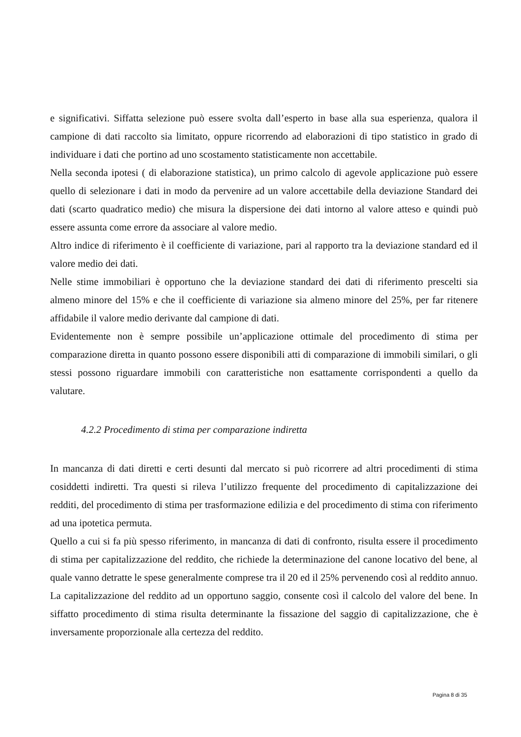e significativi. Siffatta selezione può essere svolta dall’esperto in base alla sua esperienza, qualora il campione di dati raccolto sia limitato, oppure ricorrendo ad elaborazioni di tipo statistico in grado di individuare i dati che portino ad uno scostamento statisticamente non accettabile.
Nella seconda ipotesi ( di elaborazione statistica), un primo calcolo di agevole applicazione può essere quello di selezionare i dati in modo da pervenire ad un valore accettabile della deviazione Standard dei dati (scarto quadratico medio) che misura la dispersione dei dati intorno al valore atteso e quindi può essere assunta come errore da associare al valore medio.
Altro indice di riferimento è il coefficiente di variazione, pari al rapporto tra la deviazione standard ed il valore medio dei dati.
Nelle stime immobiliari è opportuno che la deviazione standard dei dati di riferimento prescelti sia almeno minore del 15% e che il coefficiente di variazione sia almeno minore del 25%, per far ritenere affidabile il valore medio derivante dal campione di dati.
Evidentemente non è sempre possibile un’applicazione ottimale del procedimento di stima per comparazione diretta in quanto possono essere disponibili atti di comparazione di immobili similari, o gli stessi possono riguardare immobili con caratteristiche non esattamente corrispondenti a quello da valutare.
4.2.2 Procedimento di stima per comparazione indiretta
In mancanza di dati diretti e certi desunti dal mercato si può ricorrere ad altri procedimenti di stima cosiddetti indiretti. Tra questi si rileva l’utilizzo frequente del procedimento di capitalizzazione dei redditi, del procedimento di stima per trasformazione edilizia e del procedimento di stima con riferimento ad una ipotetica permuta.
Quello a cui si fa più spesso riferimento, in mancanza di dati di confronto, risulta essere il procedimento di stima per capitalizzazione del reddito, che richiede la determinazione del canone locativo del bene, al quale vanno detratte le spese generalmente comprese tra il 20 ed il 25% pervenendo così al reddito annuo. La capitalizzazione del reddito ad un opportuno saggio, consente così il calcolo del valore del bene. In siffatto procedimento di stima risulta determinante la fissazione del saggio di capitalizzazione, che è inversamente proporzionale alla certezza del reddito.
Pagina 8 di 35